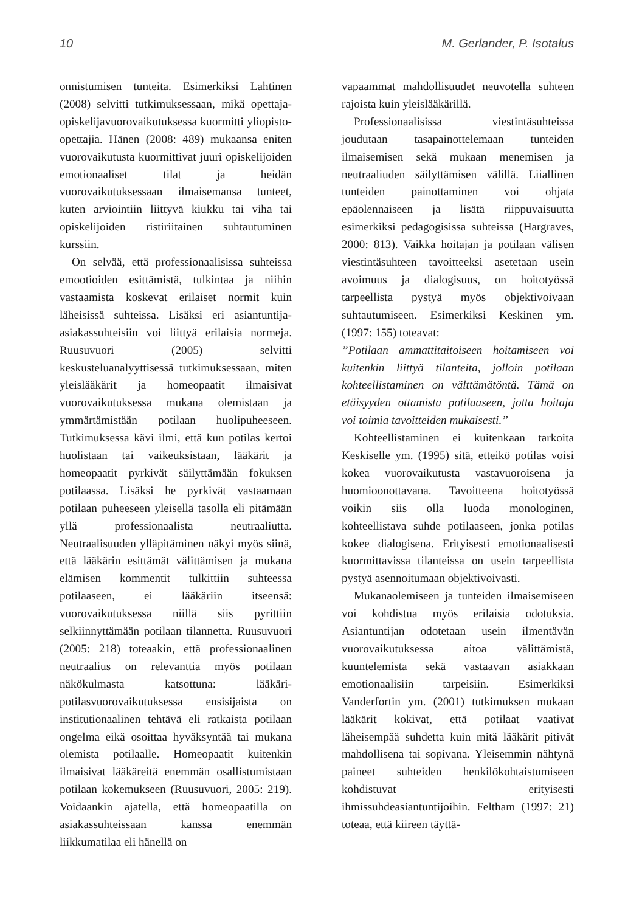10 M. Gerlander, P. Isotalus
onnistumisen tunteita. Esimerkiksi Lahtinen (2008) selvitti tutkimuksessaan, mikä opettaja-opiskelijavuorovaikutuksessa kuormitti yliopisto-opettajia. Hänen (2008: 489) mukaansa eniten vuorovaikutusta kuormittivat juuri opiskelijoiden emotionaaliset tilat ja heidän vuorovaikutuksessaan ilmaisemansa tunteet, kuten arviointiin liittyvä kiukku tai viha tai opiskelijoiden ristiriitainen suhtautuminen kurssiin.
On selvää, että professionaalisissa suhteissa emootioiden esittämistä, tulkintaa ja niihin vastaamista koskevat erilaiset normit kuin läheisissä suhteissa. Lisäksi eri asiantuntija-asiakassuhteisiin voi liittyä erilaisia normeja. Ruusuvuori (2005) selvitti keskusteluanalyyttisessä tutkimuksessaan, miten yleislääkärit ja homeopaatit ilmaisivat vuorovaikutuksessa mukana olemistaan ja ymmärtämistään potilaan huolipuheeseen. Tutkimuksessa kävi ilmi, että kun potilas kertoi huolistaan tai vaikeuksistaan, lääkärit ja homeopaatit pyrkivät säilyttämään fokuksen potilaassa. Lisäksi he pyrkivät vastaamaan potilaan puheeseen yleisellä tasolla eli pitämään yllä professionaalista neutraaliutta. Neutraalisuuden ylläpitäminen näkyi myös siinä, että lääkärin esittämät välittämisen ja mukana elämisen kommentit tulkittiin suhteessa potilaaseen, ei lääkäriin itseensä: vuorovaikutuksessa niillä siis pyrittiin selkiinnyttämään potilaan tilannetta. Ruusuvuori (2005: 218) toteaakin, että professionaalinen neutraalius on relevanttia myös potilaan näkökulmasta katsottuna: lääkäri-potilasvuorovaikutuksessa ensisijaista on institutionaalinen tehtävä eli ratkaista potilaan ongelma eikä osoittaa hyväksyntää tai mukana olemista potilaalle. Homeopaatit kuitenkin ilmaisivat lääkäreitä enemmän osallistumistaan potilaan kokemukseen (Ruusuvuori, 2005: 219). Voidaankin ajatella, että homeopaatilla on asiakassuhteissaan kanssa enemmän liikkumatilaa eli hänellä on
vapaammat mahdollisuudet neuvotella suhteen rajoista kuin yleislääkärillä.
Professionaalisissa viestintäsuhteissa joudutaan tasapainottelemaan tunteiden ilmaisemisen sekä mukaan menemisen ja neutraaliuden säilyttämisen välillä. Liiallinen tunteiden painottaminen voi ohjata epäolennaiseen ja lisätä riippuvaisuutta esimerkiksi pedagogisissa suhteissa (Hargraves, 2000: 813). Vaikka hoitajan ja potilaan välisen viestintäsuhteen tavoitteeksi asetetaan usein avoimuus ja dialogisuus, on hoitotyössä tarpeellista pystyä myös objektivoivaan suhtautumiseen. Esimerkiksi Keskinen ym. (1997: 155) toteavat:
”Potilaan ammattitaitoiseen hoitamiseen voi kuitenkin liittyä tilanteita, jolloin potilaan kohteellistaminen on välttämätöntä. Tämä on etäisyyden ottamista potilaaseen, jotta hoitaja voi toimia tavoitteiden mukaisesti.”
Kohteellistaminen ei kuitenkaan tarkoita Keskiselle ym. (1995) sitä, etteikö potilas voisi kokea vuorovaikutusta vastavuoroisena ja huomioonottavana. Tavoitteena hoitotyössä voikin siis olla luoda monologinen, kohteellistava suhde potilaaseen, jonka potilas kokee dialogisena. Erityisesti emotionaalisesti kuormittavissa tilanteissa on usein tarpeellista pystyä asennoitumaan objektivoivasti.
Mukanaolemiseen ja tunteiden ilmaisemiseen voi kohdistua myös erilaisia odotuksia. Asiantuntijan odotetaan usein ilmentävän vuorovaikutuksessa aitoa välittämistä, kuuntelemista sekä vastaavan asiakkaan emotionaalisiin tarpeisiin. Esimerkiksi Vanderfortin ym. (2001) tutkimuksen mukaan lääkärit kokivat, että potilaat vaativat läheisempää suhdetta kuin mitä lääkärit pitivät mahdollisena tai sopivana. Yleisemmin nähtynä paineet suhteiden henkilökohtaistumiseen kohdistuvat erityisesti ihmissuhdeasiantuntijoihin. Feltham (1997: 21) toteaa, että kiireen täyttä-